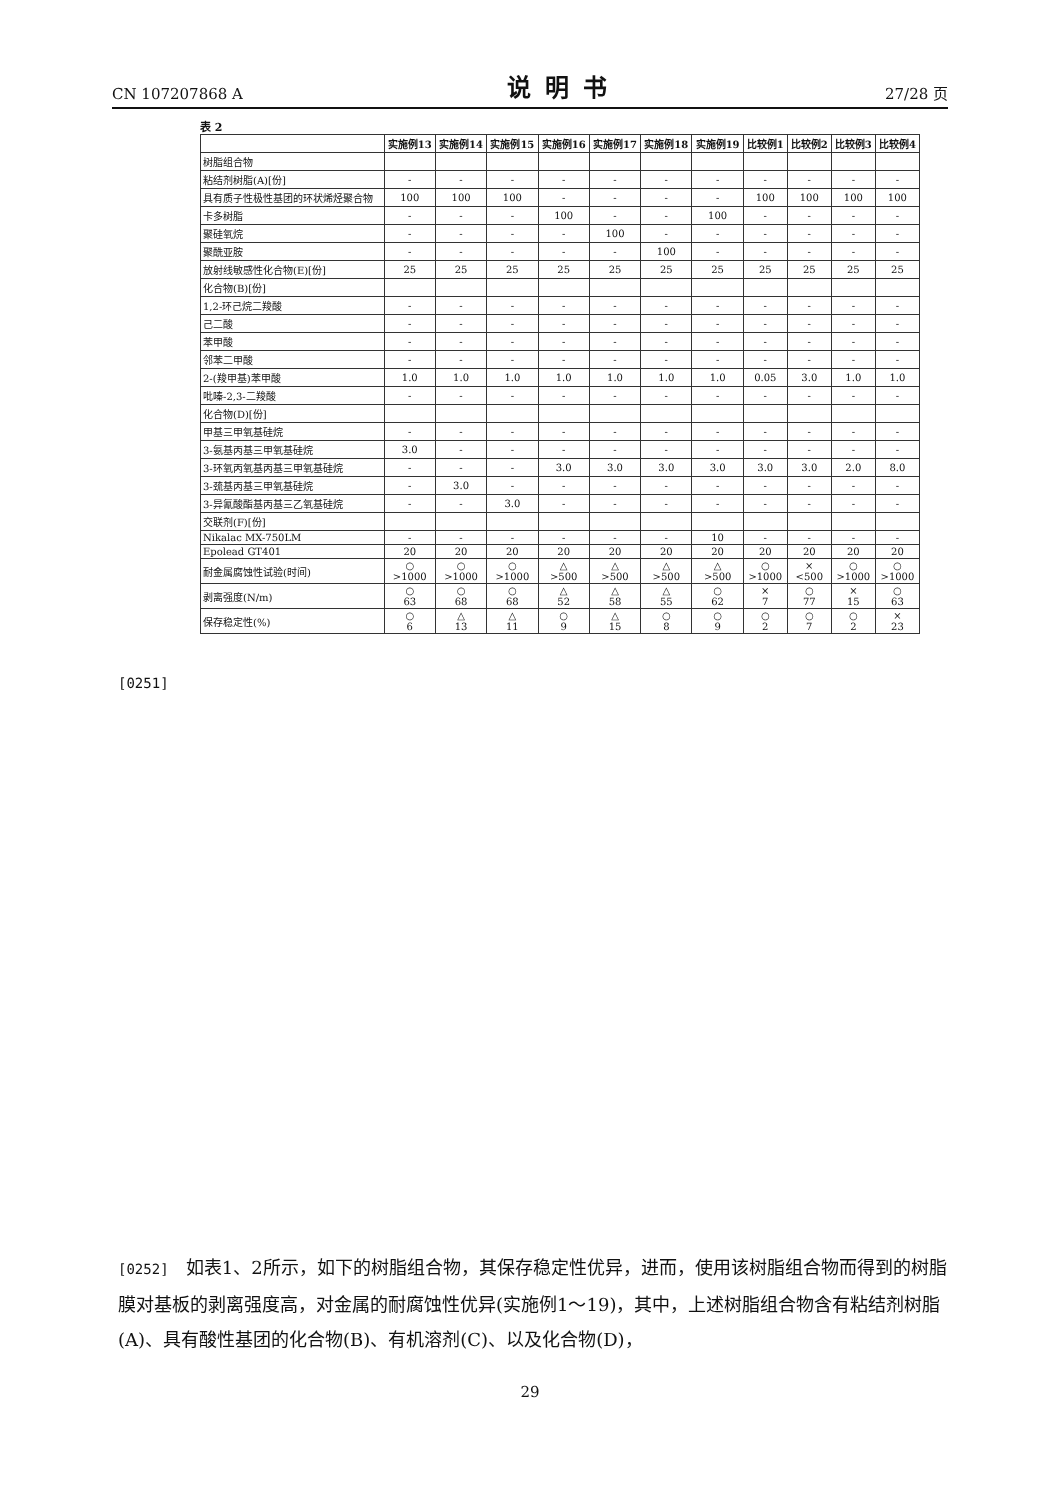CN 107207868 A 说明书 27/28 页
[0251]
表 2
| | 实施例13 | 实施例14 | 实施例15 | 实施例16 | 实施例17 | 实施例18 | 实施例19 | 比较例1 | 比较例2 | 比较例3 | 比较例4 |
| --- | --- | --- | --- | --- | --- | --- | --- | --- | --- | --- | --- |
| 树脂组合物 | | | | | | | | | | | |
| 粘结剂树脂(A)[份] | - | - | - | - | - | - | - | - | - | - | - |
| 具有质子性极性基团的环状烯烃聚合物 | 100 | 100 | 100 | - | - | - | - | 100 | 100 | 100 | 100 |
| 卡多树脂 | - | - | - | 100 | - | - | 100 | - | - | - | - |
| 聚硅氧烷 | - | - | - | - | 100 | - | - | - | - | - | - |
| 聚酰亚胺 | - | - | - | - | - | 100 | - | - | - | - | - |
| 放射线敏感性化合物(E)[份] | 25 | 25 | 25 | 25 | 25 | 25 | 25 | 25 | 25 | 25 | 25 |
| 化合物(B)[份] | | | | | | | | | | | |
| 1,2-环己烷二羧酸 | - | - | - | - | - | - | - | - | - | - | - |
| 己二酸 | - | - | - | - | - | - | - | - | - | - | - |
| 苯甲酸 | - | - | - | - | - | - | - | - | - | - | - |
| 邻苯二甲酸 | - | - | - | - | - | - | - | - | - | - | - |
| 2-(羧甲基)苯甲酸 | 1.0 | 1.0 | 1.0 | 1.0 | 1.0 | 1.0 | 1.0 | 0.05 | 3.0 | 1.0 | 1.0 |
| 吡嗪-2,3-二羧酸 | - | - | - | - | - | - | - | - | - | - | - |
| 化合物(D)[份] | | | | | | | | | | | |
| 甲基三甲氧基硅烷 | - | - | - | - | - | - | - | - | - | - | - |
| 3-氨基丙基三甲氧基硅烷 | 3.0 | - | - | - | - | - | - | - | - | - | - |
| 3-环氧丙氧基丙基三甲氧基硅烷 | - | - | - | 3.0 | 3.0 | 3.0 | 3.0 | 3.0 | 3.0 | 2.0 | 8.0 |
| 3-巯基丙基三甲氧基硅烷 | - | 3.0 | - | - | - | - | - | - | - | - | - |
| 3-异氰酸酯基丙基三乙氧基硅烷 | - | - | 3.0 | - | - | - | - | - | - | - | - |
| 交联剂(F)[份] | | | | | | | | | | | |
| Nikalac MX-750LM | - | - | - | - | - | - | 10 | - | - | - | - |
| Epolead GT401 | 20 | 20 | 20 | 20 | 20 | 20 | 20 | 20 | 20 | 20 | 20 |
| 耐金属腐蚀性试验(时间) | ○ >1000 | ○ >1000 | ○ >1000 | △ >500 | △ >500 | △ >500 | △ >500 | ○ >1000 | × <500 | ○ >1000 | ○ >1000 |
| 剥离强度(N/m) | ○ 63 | ○ 68 | ○ 68 | △ 52 | △ 58 | △ 55 | ○ 62 | × 7 | ○ 77 | × 15 | ○ 63 |
| 保存稳定性(%) | ○ 6 | △ 13 | △ 11 | ○ 9 | △ 15 | ○ 8 | ○ 9 | ○ 2 | ○ 7 | ○ 2 | × 23 |
[0252] 如表1、2所示，如下的树脂组合物，其保存稳定性优异，进而，使用该树脂组合物而得到的树脂膜对基板的剥离强度高，对金属的耐腐蚀性优异(实施例1～19)，其中，上述树脂组合物含有粘结剂树脂(A)、具有酸性基团的化合物(B)、有机溶剂(C)、以及化合物(D)，
29